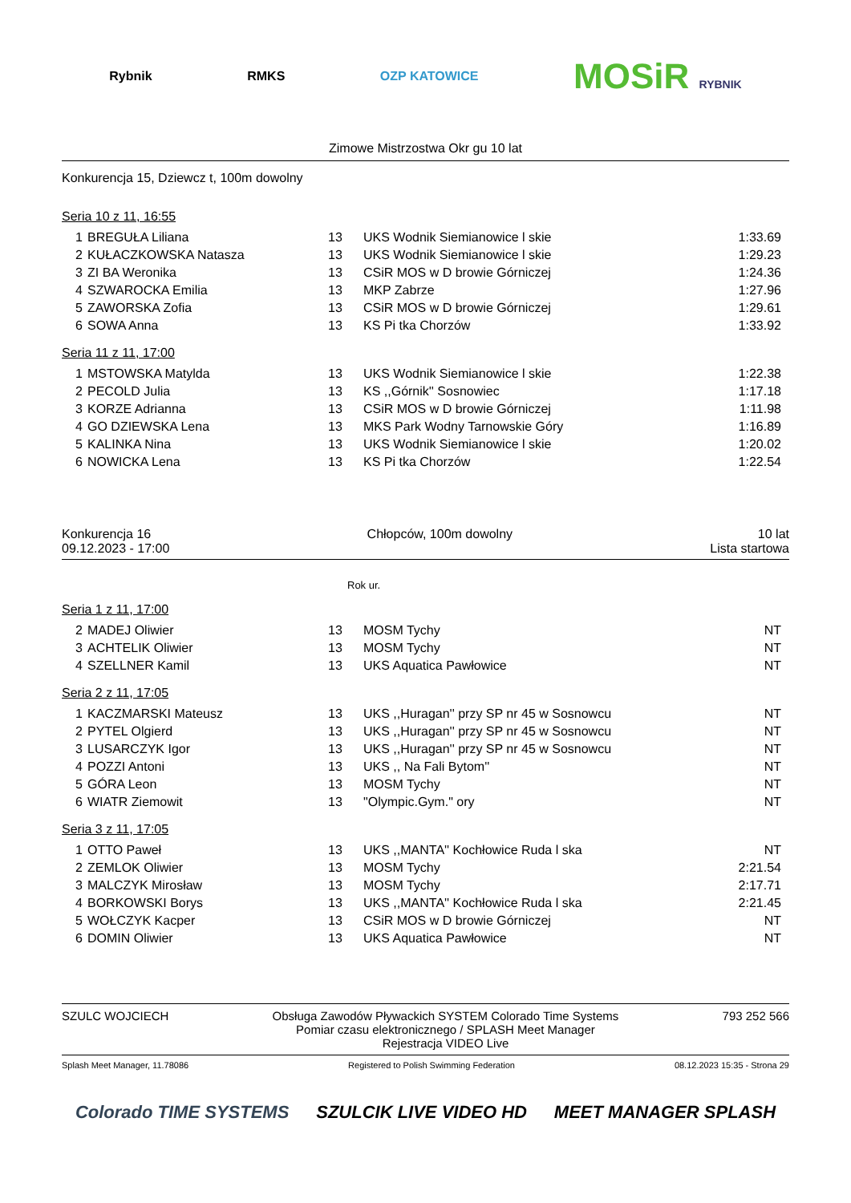Rybnik RMKS OZP KATOWICE
MOSiR RYBNIK
Zimowe Mistrzostwa Okr gu 10 lat
Konkurencja 15, Dziewcz t, 100m dowolny
Seria 10 z 11, 16:55
| 1 | BREGUŁA Liliana | 13 | UKS Wodnik Siemianowice l skie | 1:33.69 |
| 2 | KUŁACZKOWSKA Natasza | 13 | UKS Wodnik Siemianowice l skie | 1:29.23 |
| 3 | ZI BA Weronika | 13 | CSiR MOS w D browie Górniczej | 1:24.36 |
| 4 | SZWAROCKA Emilia | 13 | MKP Zabrze | 1:27.96 |
| 5 | ZAWORSKA Zofia | 13 | CSiR MOS w D browie Górniczej | 1:29.61 |
| 6 | SOWA Anna | 13 | KS Pi tka Chorzów | 1:33.92 |
Seria 11 z 11, 17:00
| 1 | MSTOWSKA Matylda | 13 | UKS Wodnik Siemianowice l skie | 1:22.38 |
| 2 | PECOLD Julia | 13 | KS ,,Górnik'' Sosnowiec | 1:17.18 |
| 3 | KORZE Adrianna | 13 | CSiR MOS w D browie Górniczej | 1:11.98 |
| 4 | GO DZIEWSKA Lena | 13 | MKS Park Wodny Tarnowskie Góry | 1:16.89 |
| 5 | KALINKA Nina | 13 | UKS Wodnik Siemianowice l skie | 1:20.02 |
| 6 | NOWICKA Lena | 13 | KS Pi tka Chorzów | 1:22.54 |
Konkurencja 16
09.12.2023 - 17:00
Chłopców, 100m dowolny 10 lat
Lista startowa
Rok ur.
Seria 1 z 11, 17:00
| 2 | MADEJ Oliwier | 13 | MOSM Tychy | NT |
| 3 | ACHTELIK Oliwier | 13 | MOSM Tychy | NT |
| 4 | SZELLNER Kamil | 13 | UKS Aquatica Pawłowice | NT |
Seria 2 z 11, 17:05
| 1 | KACZMARSKI Mateusz | 13 | UKS ,,Huragan'' przy SP nr 45 w Sosnowcu | NT |
| 2 | PYTEL Olgierd | 13 | UKS ,,Huragan'' przy SP nr 45 w Sosnowcu | NT |
| 3 | LUSARCZYK Igor | 13 | UKS ,,Huragan'' przy SP nr 45 w Sosnowcu | NT |
| 4 | POZZI Antoni | 13 | UKS ,, Na Fali Bytom'' | NT |
| 5 | GÓRA Leon | 13 | MOSM Tychy | NT |
| 6 | WIATR Ziemowit | 13 | "Olympic.Gym." ory | NT |
Seria 3 z 11, 17:05
| 1 | OTTO Paweł | 13 | UKS ,,MANTA'' Kochłowice Ruda l ska | NT |
| 2 | ZEMLOK Oliwier | 13 | MOSM Tychy | 2:21.54 |
| 3 | MALCZYK Mirosław | 13 | MOSM Tychy | 2:17.71 |
| 4 | BORKOWSKI Borys | 13 | UKS ,,MANTA'' Kochłowice Ruda l ska | 2:21.45 |
| 5 | WOŁCZYK Kacper | 13 | CSiR MOS w D browie Górniczej | NT |
| 6 | DOMIN Oliwier | 13 | UKS Aquatica Pawłowice | NT |
SZULC WOJCIECH Obsługa Zawodów Pływackich SYSTEM Colorado Time Systems
Pomiar czasu elektronicznego / SPLASH Meet Manager
Rejestracja VIDEO Live
793 252 566
Splash Meet Manager, 11.78086 Registered to Polish Swimming Federation
08.12.2023 15:35 - Strona 29
Colorado TIME SYSTEMS SZULCIK LIVE VIDEO HD MEET MANAGER SPLASH